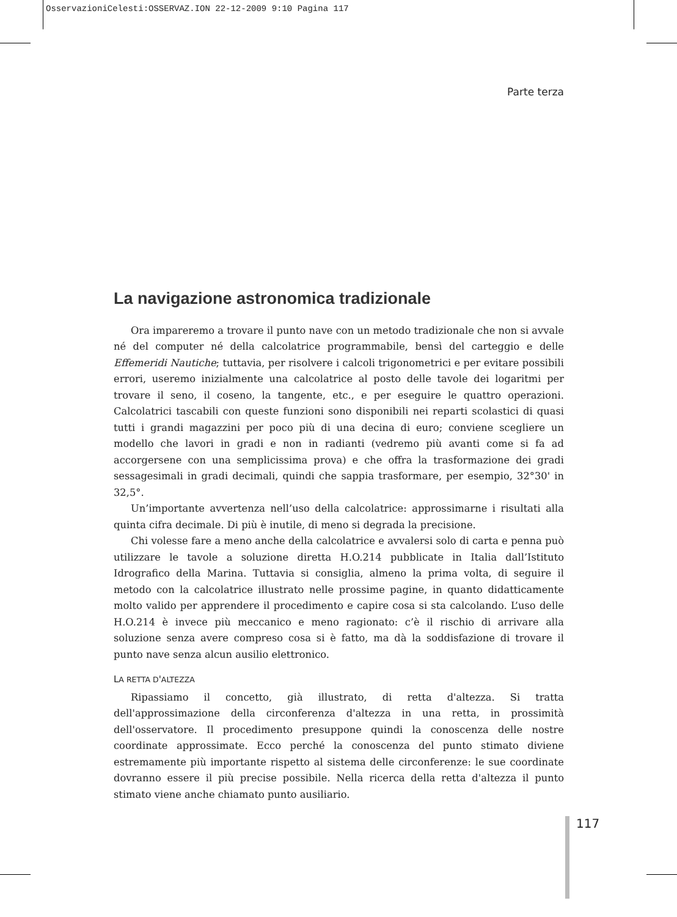OsservazioniCelesti:OSSERVAZ.ION 22-12-2009 9:10 Pagina 117
Parte terza
La navigazione astronomica tradizionale
Ora impareremo a trovare il punto nave con un metodo tradizionale che non si avvale né del computer né della calcolatrice programmabile, bensì del carteggio e delle Effemeridi Nautiche; tuttavia, per risolvere i calcoli trigonometrici e per evitare possibili errori, useremo inizialmente una calcolatrice al posto delle tavole dei logaritmi per trovare il seno, il coseno, la tangente, etc., e per eseguire le quattro operazioni. Calcolatrici tascabili con queste funzioni sono disponibili nei reparti scolastici di quasi tutti i grandi magazzini per poco più di una decina di euro; conviene scegliere un modello che lavori in gradi e non in radianti (vedremo più avanti come si fa ad accorgersene con una semplicissima prova) e che offra la trasformazione dei gradi sessagesimali in gradi decimali, quindi che sappia trasformare, per esempio, 32°30' in 32,5°.
Un’importante avvertenza nell’uso della calcolatrice: approssimarne i risultati alla quinta cifra decimale. Di più è inutile, di meno si degrada la precisione.
Chi volesse fare a meno anche della calcolatrice e avvalersi solo di carta e penna può utilizzare le tavole a soluzione diretta H.O.214 pubblicate in Italia dall’Istituto Idrografico della Marina. Tuttavia si consiglia, almeno la prima volta, di seguire il metodo con la calcolatrice illustrato nelle prossime pagine, in quanto didatticamente molto valido per apprendere il procedimento e capire cosa si sta calcolando. L’uso delle H.O.214 è invece più meccanico e meno ragionato: c’è il rischio di arrivare alla soluzione senza avere compreso cosa si è fatto, ma dà la soddisfazione di trovare il punto nave senza alcun ausilio elettronico.
LA RETTA D'ALTEZZA
Ripassiamo il concetto, già illustrato, di retta d'altezza. Si tratta dell'approssimazione della circonferenza d'altezza in una retta, in prossimità dell'osservatore. Il procedimento presuppone quindi la conoscenza delle nostre coordinate approssimate. Ecco perché la conoscenza del punto stimato diviene estremamente più importante rispetto al sistema delle circonferenze: le sue coordinate dovranno essere il più precise possibile. Nella ricerca della retta d'altezza il punto stimato viene anche chiamato punto ausiliario.
117